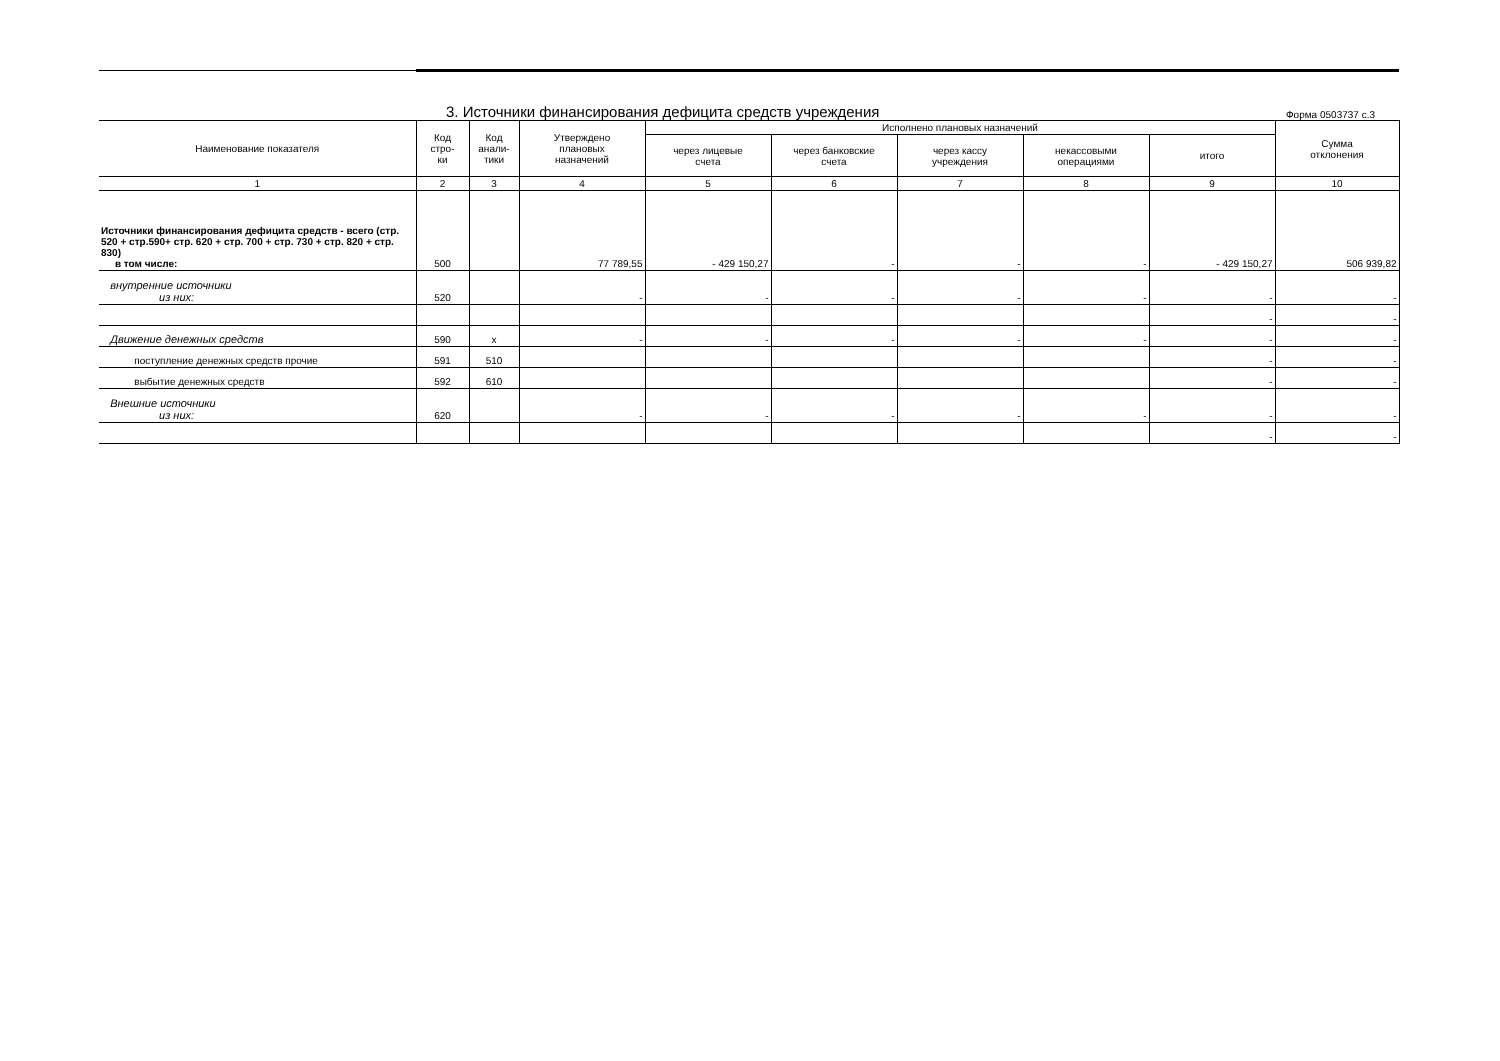3. Источники финансирования дефицита средств учреждения
Форма 0503737 с.3
| Наименование показателя | Код стро- ки | Код анали- тики | Утверждено плановых назначений | Исполнено плановых назначений | | | | | Сумма отклонения |
| --- | --- | --- | --- | --- | --- | --- | --- | --- | --- |
| | | | | через лицевые счета | через банковские счета | через кассу учреждения | некассовыми операциями | итого | |
| 1 | 2 | 3 | 4 | 5 | 6 | 7 | 8 | 9 | 10 |
| Источники финансирования дефицита средств - всего (стр. 520 + стр.590+ стр. 620 + стр. 700 + стр. 730 + стр. 820 + стр. 830) в том числе: | 500 | | 77 789,55 | - 429 150,27 | - | - | - | - 429 150,27 | 506 939,82 |
| внутренние источники из них: | 520 | | - | - | - | - | - | - | - |
| | | | | | | | | - | - |
| Движение денежных средств | 590 | x | - | - | - | - | - | - | - |
| поступление денежных средств прочие | 591 | 510 | | | | | | - | - |
| выбытие денежных средств | 592 | 610 | | | | | | - | - |
| Внешние источники из них: | 620 | | - | - | - | - | - | - | - |
| | | | | | | | | - | - |